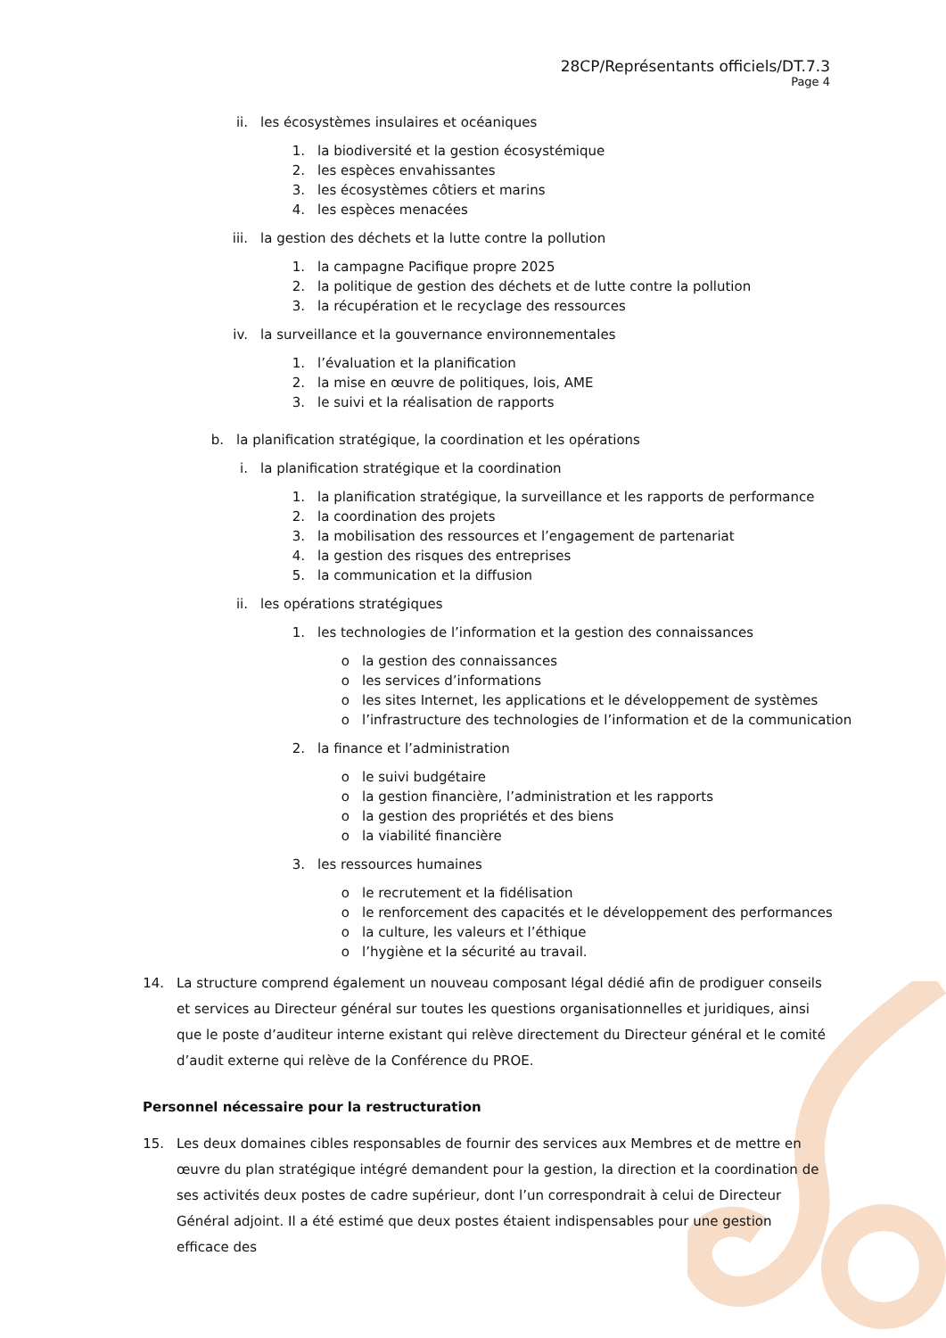28CP/Représentants officiels/DT.7.3
Page 4
ii. les écosystèmes insulaires et océaniques
1. la biodiversité et la gestion écosystémique
2. les espèces envahissantes
3. les écosystèmes côtiers et marins
4. les espèces menacées
iii. la gestion des déchets et la lutte contre la pollution
1. la campagne Pacifique propre 2025
2. la politique de gestion des déchets et de lutte contre la pollution
3. la récupération et le recyclage des ressources
iv. la surveillance et la gouvernance environnementales
1. l’évaluation et la planification
2. la mise en œuvre de politiques, lois, AME
3. le suivi et la réalisation de rapports
b. la planification stratégique, la coordination et les opérations
i. la planification stratégique et la coordination
1. la planification stratégique, la surveillance et les rapports de performance
2. la coordination des projets
3. la mobilisation des ressources et l’engagement de partenariat
4. la gestion des risques des entreprises
5. la communication et la diffusion
ii. les opérations stratégiques
1. les technologies de l’information et la gestion des connaissances
o la gestion des connaissances
o les services d’informations
o les sites Internet, les applications et le développement de systèmes
o l’infrastructure des technologies de l’information et de la communication
2. la finance et l’administration
o le suivi budgétaire
o la gestion financière, l’administration et les rapports
o la gestion des propriétés et des biens
o la viabilité financière
3. les ressources humaines
o le recrutement et la fidélisation
o le renforcement des capacités et le développement des performances
o la culture, les valeurs et l’éthique
o l’hygiène et la sécurité au travail.
14. La structure comprend également un nouveau composant légal dédié afin de prodiguer conseils et services au Directeur général sur toutes les questions organisationnelles et juridiques, ainsi que le poste d’auditeur interne existant qui relève directement du Directeur général et le comité d’audit externe qui relève de la Conférence du PROE.
Personnel nécessaire pour la restructuration
15. Les deux domaines cibles responsables de fournir des services aux Membres et de mettre en œuvre du plan stratégique intégré demandent pour la gestion, la direction et la coordination de ses activités deux postes de cadre supérieur, dont l’un correspondrait à celui de Directeur Général adjoint. Il a été estimé que deux postes étaient indispensables pour une gestion efficace des